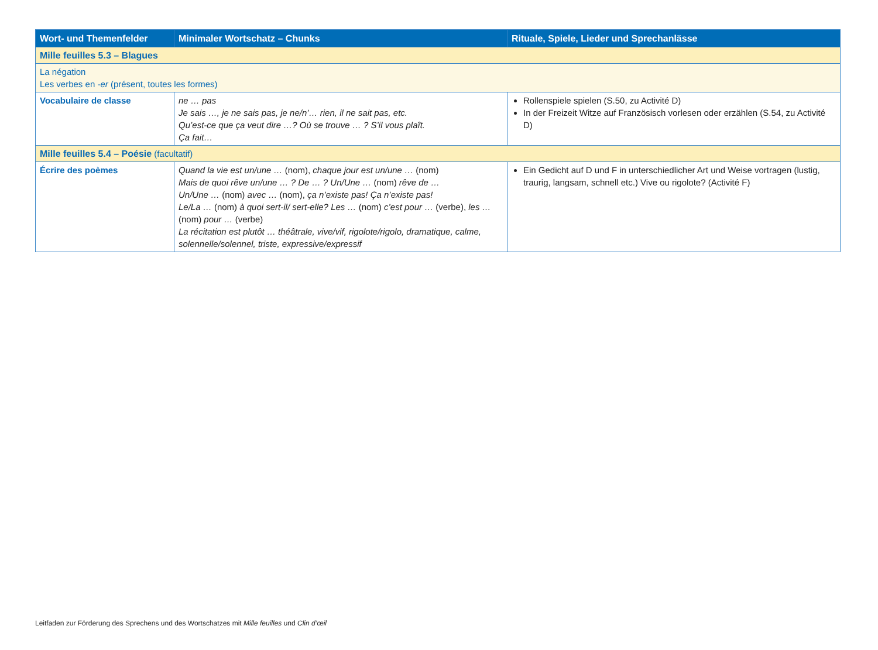| Wort- und Themenfelder | Minimaler Wortschatz – Chunks | Rituale, Spiele, Lieder und Sprechanlässe |
| --- | --- | --- |
| Mille feuilles 5.3 – Blagues | | |
| La négation Les verbes en -er (présent, toutes les formes) | | |
| Vocabulaire de classe | ne … pas Je sais …, je ne sais pas, je ne/n’… rien, il ne sait pas, etc. Qu’est-ce que ça veut dire …? Où se trouve … ? S’il vous plaît. Ça fait… | Rollenspiele spielen (S.50, zu Activité D) In der Freizeit Witze auf Französisch vorlesen oder erzählen (S.54, zu Activité D) |
| Mille feuilles 5.4 – Poésie (facultatif) | | |
| Écrire des poèmes | Quand la vie est un/une … (nom), chaque jour est un/une … (nom) Mais de quoi rêve un/une … ? De … ? Un/Une … (nom) rêve de … Un/Une … (nom) avec … (nom), ça n’existe pas! Ça n’existe pas! Le/La … (nom) à quoi sert-il/ sert-elle? Les … (nom) c’est pour … (verbe), les … (nom) pour … (verbe) La récitation est plutôt … théâtrale, vive/vif, rigolote/rigolo, dramatique, calme, solennelle/solennel, triste, expressive/expressif | Ein Gedicht auf D und F in unterschiedlicher Art und Weise vortragen (lustig, traurig, langsam, schnell etc.) Vive ou rigolote? (Activité F) |
Leitfaden zur Förderung des Sprechens und des Wortschatzes mit Mille feuilles und Clin d’œil